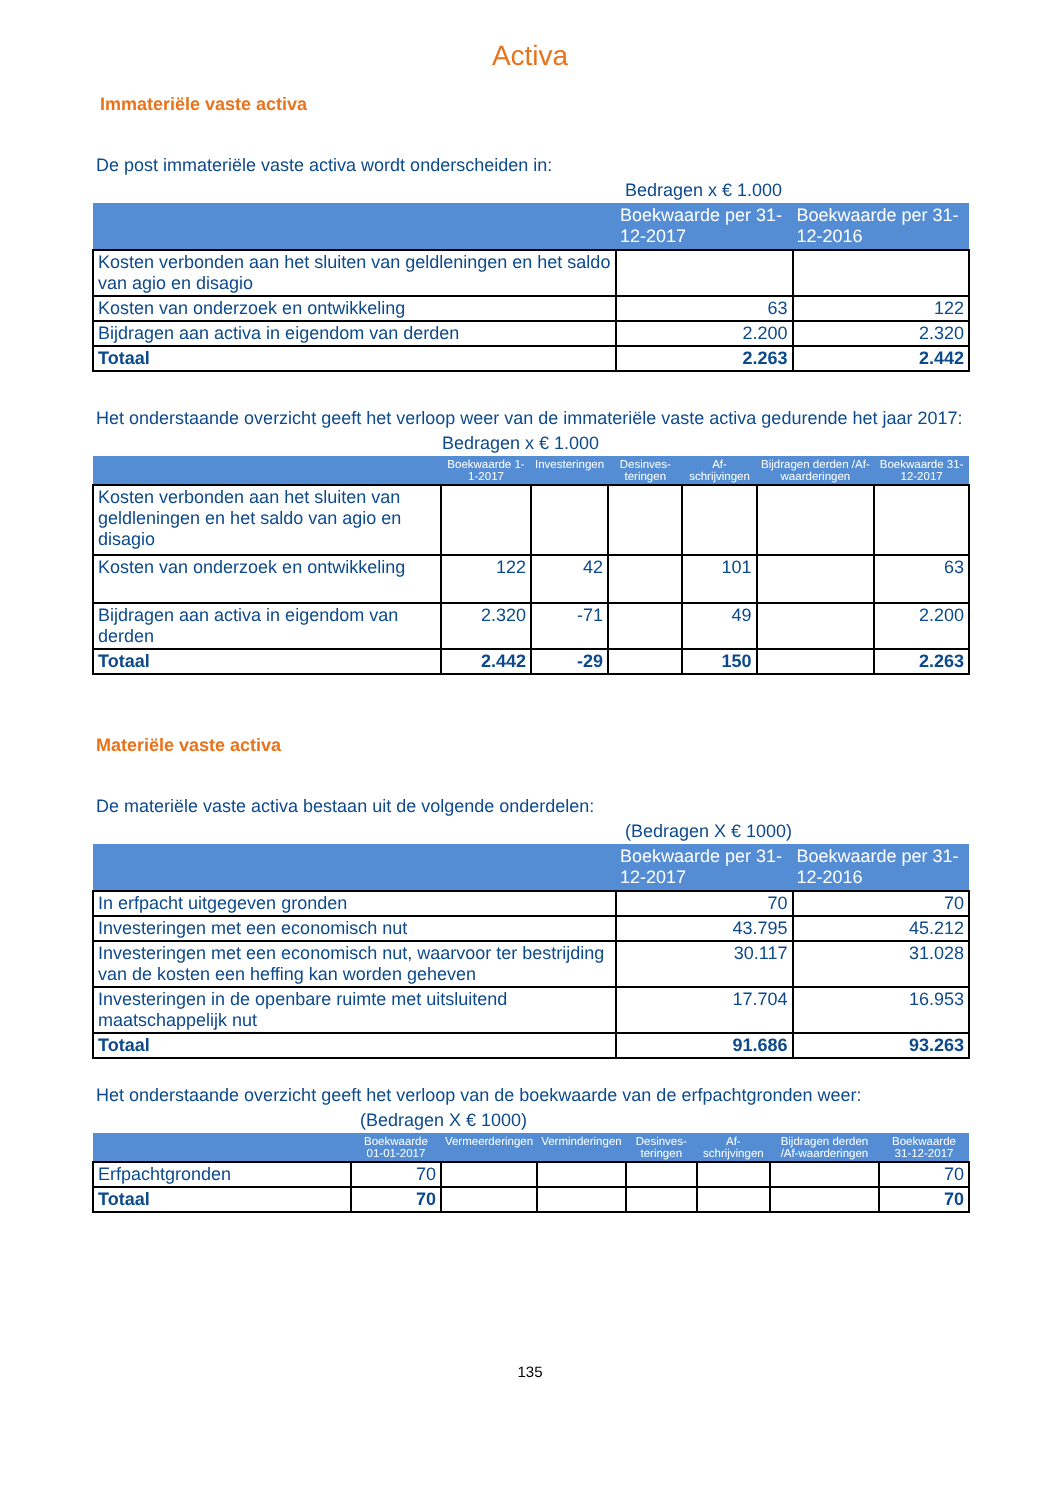Activa
Immateriële vaste activa
De post immateriële vaste activa wordt onderscheiden in:
Bedragen x € 1.000
| | Boekwaarde per 31-12-2017 | Boekwaarde per 31-12-2016 |
| --- | --- | --- |
| Kosten verbonden aan het sluiten van geldleningen en het saldo van agio en disagio | | |
| Kosten van onderzoek en ontwikkeling | 63 | 122 |
| Bijdragen aan activa in eigendom van derden | 2.200 | 2.320 |
| Totaal | 2.263 | 2.442 |
Het onderstaande overzicht geeft het verloop weer van de immateriële vaste activa gedurende het jaar 2017:
Bedragen x € 1.000
| | Boekwaarde 1-1-2017 | Investeringen | Desinves-teringen | Af-schrijvingen | Bijdragen derden /Af-waarderingen | Boekwaarde 31-12-2017 |
| --- | --- | --- | --- | --- | --- | --- |
| Kosten verbonden aan het sluiten van geldleningen en het saldo van agio en disagio | | | | | | |
| Kosten van onderzoek en ontwikkeling | 122 | 42 | | 101 | | 63 |
| Bijdragen aan activa in eigendom van derden | 2.320 | -71 | | 49 | | 2.200 |
| Totaal | 2.442 | -29 | | 150 | | 2.263 |
Materiële vaste activa
De materiële vaste activa bestaan uit de volgende onderdelen:
(Bedragen X € 1000)
| | Boekwaarde per 31-12-2017 | Boekwaarde per 31-12-2016 |
| --- | --- | --- |
| In erfpacht uitgegeven gronden | 70 | 70 |
| Investeringen met een economisch nut | 43.795 | 45.212 |
| Investeringen met een economisch nut, waarvoor ter bestrijding van de kosten een heffing kan worden geheven | 30.117 | 31.028 |
| Investeringen in de openbare ruimte met uitsluitend maatschappelijk nut | 17.704 | 16.953 |
| Totaal | 91.686 | 93.263 |
Het onderstaande overzicht geeft het verloop van de boekwaarde van de erfpachtgronden weer:
(Bedragen X € 1000)
| | Boekwaarde 01-01-2017 | Vermeerderingen | Verminderingen | Desinves-teringen | Af-schrijvingen | Bijdragen derden /Af-waarderingen | Boekwaarde 31-12-2017 |
| --- | --- | --- | --- | --- | --- | --- | --- |
| Erfpachtgronden | 70 | | | | | | 70 |
| Totaal | 70 | | | | | | 70 |
135